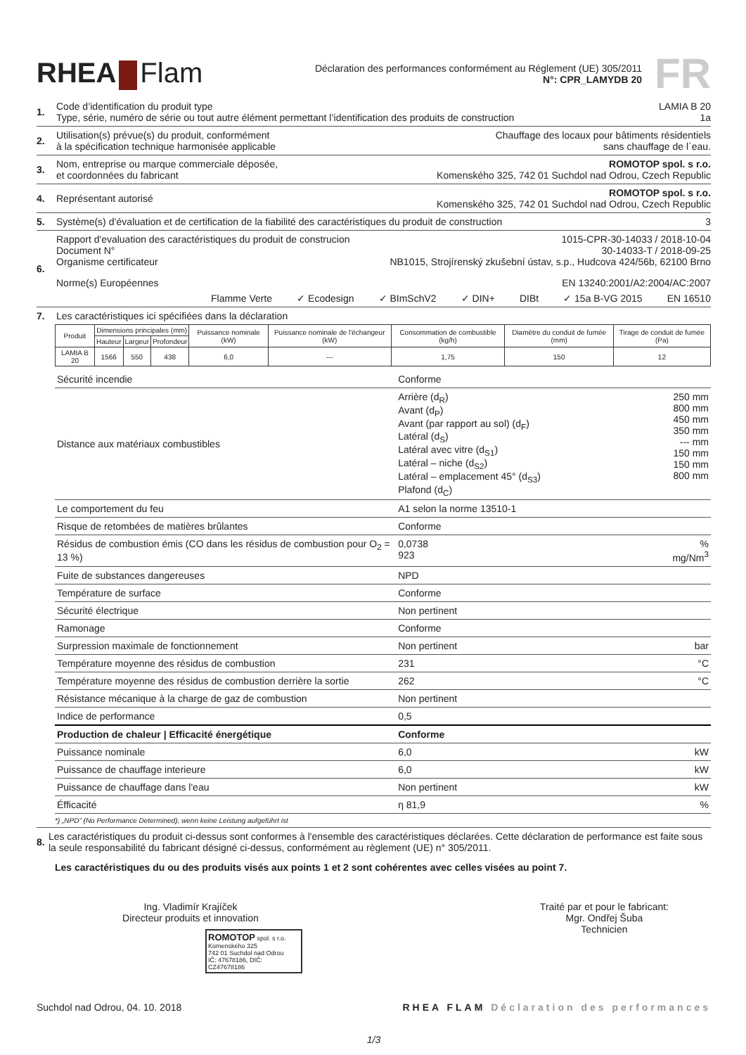RHEA Flam
Déclaration des performances conformément au Réglement (UE) 305/2011
N°: CPR_LAMYDB 20
FR
1. Code d’identification du produit type LAMIA B 20
Type, série, numéro de série ou tout autre élément permettant l’identification des produits de construction 1a
2. Utilisation(s) prévue(s) du produit, conformément
à la spécification technique harmonisée applicable Chauffage des locaux pour bâtiments résidentiels
sans chauffage de l`eau.
3. Nom, entreprise ou marque commerciale déposée,
et coordonnées du fabricant ROMOTOP spol. s r.o.
Komenského 325, 742 01 Suchdol nad Odrou, Czech Republic
4. Représentant autorisé ROMOTOP spol. s r.o.
Komenského 325, 742 01 Suchdol nad Odrou, Czech Republic
5. Système(s) d’évaluation et de certification de la fiabilité des caractéristiques du produit de construction 3
6. Rapport d'evaluation des caractéristiques du produit de construcion 1015-CPR-30-14033 / 2018-10-04
Document N° 30-14033-T / 2018-09-25
Organisme certificateur NB1015, Strojírenský zkušební ústav, s.p., Hudcova 424/56b, 62100 Brno
Norme(s) Européennes EN 13240:2001/A2:2004/AC:2007
Flamme Verte ✓ Ecodesign ✓ BImSchV2 ✓ DIN+ DIBt ✓ 15a B-VG 2015 EN 16510
7. Les caractéristiques ici spécifiées dans la déclaration
| Produit | Dimensions principales (mm) | | | Puissance nominale (kW) | Puissance nominale de l'échangeur (kW) | Consommation de combustible (kg/h) | Diamètre du conduit de fumée (mm) | Tirage de conduit de fumée (Pa) |
| --- | --- | --- | --- | --- | --- | --- | --- | --- |
| | Hauteur | Largeur | Profondeur | | | | | |
| LAMIA B 20 | 1566 | 550 | 438 | 6,0 | --- | 1,75 | 150 | 12 |
| Sécurité incendie | Conforme | |
| Distance aux matériaux combustibles | Arrière (d<sub>R</sub>) Avant (d<sub>P</sub>) Avant (par rapport au sol) (d<sub>F</sub>) Latéral (d<sub>S</sub>) Latéral avec vitre (d<sub>S1</sub>) Latéral – niche (d<sub>S2</sub>) Latéral – emplacement 45° (d<sub>S3</sub>) Plafond (d<sub>C</sub>) | 250 mm 800 mm 450 mm 350 mm --- mm 150 mm 150 mm 800 mm |
| Le comportement du feu | A1 selon la norme 13510-1 | |
| Risque de retombées de matières brûlantes | Conforme | |
| Résidus de combustion émis (CO dans les résidus de combustion pour O<sub>2</sub> = 13 %) | 0,0738 923 | % mg/Nm<sup>3</sup> |
| Fuite de substances dangereuses | NPD | |
| Température de surface | Conforme | |
| Sécurité électrique | Non pertinent | |
| Ramonage | Conforme | |
| Surpression maximale de fonctionnement | Non pertinent | bar |
| Température moyenne des résidus de combustion | 231 | °C |
| Température moyenne des résidus de combustion derrière la sortie | 262 | °C |
| Résistance mécanique à la charge de gaz de combustion | Non pertinent | |
| Indice de performance | 0,5 | |
| Production de chaleur / Efficacité énergétique | Conforme | |
| Puissance nominale | 6,0 | kW |
| Puissance de chauffage interieure | 6,0 | kW |
| Puissance de chauffage dans l'eau | Non pertinent | kW |
| Éfficacité | η 81,9 | % |
*) „NPD” (No Performance Determined), wenn keine Leistung aufgeführt ist
8. Les caractéristiques du produit ci-dessus sont conformes à l'ensemble des caractéristiques déclarées. Cette déclaration de performance est faite sous la seule responsabilité du fabricant désigné ci-dessus, conformément au règlement (UE) n° 305/2011.
Les caractéristiques du ou des produits visés aux points 1 et 2 sont cohérentes avec celles visées au point 7.
Ing. Vladimír Krajíček
Directeur produits et innovation
ROMOTOP spol. s r.o.
Komenského 325
742 01 Suchdol nad Odrou
IČ: 47678186, DIČ: CZ47678186
Traité par et pour le fabricant:
Mgr. Ondřej Šuba
Technicien
Suchdol nad Odrou, 04. 10. 2018 RHEA FLAM Déclaration des performances
1/3